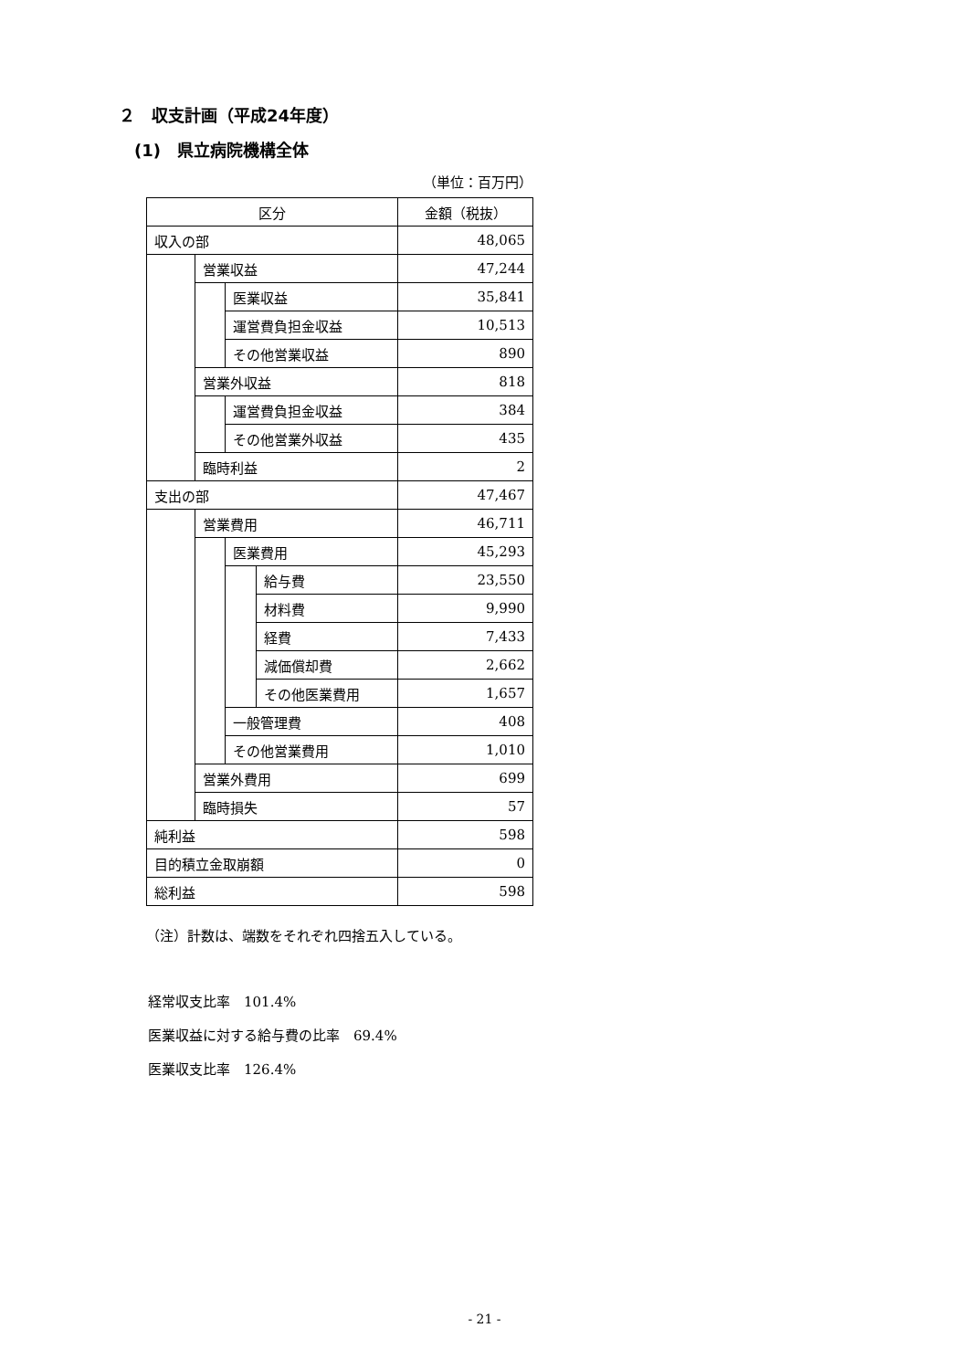２　収支計画（平成24年度）
(1)　県立病院機構全体
（単位：百万円）
| 区分 | | | | 金額（税抜） |
| --- | --- | --- | --- | --- |
| 収入の部 | | | | 48,065 |
| | 営業収益 | | | 47,244 |
| | | 医業収益 | | 35,841 |
| | | 運営費負担金収益 | | 10,513 |
| | | その他営業収益 | | 890 |
| | 営業外収益 | | | 818 |
| | | 運営費負担金収益 | | 384 |
| | | その他営業外収益 | | 435 |
| | 臨時利益 | | | 2 |
| 支出の部 | | | | 47,467 |
| | 営業費用 | | | 46,711 |
| | | 医業費用 | | 45,293 |
| | | | 給与費 | 23,550 |
| | | | 材料費 | 9,990 |
| | | | 経費 | 7,433 |
| | | | 減価償却費 | 2,662 |
| | | | その他医業費用 | 1,657 |
| | | 一般管理費 | | 408 |
| | | その他営業費用 | | 1,010 |
| | 営業外費用 | | | 699 |
| | 臨時損失 | | | 57 |
| 純利益 | | | | 598 |
| 目的積立金取崩額 | | | | 0 |
| 総利益 | | | | 598 |
（注）計数は、端数をそれぞれ四捨五入している。
経常収支比率　101.4%
医業収益に対する給与費の比率　69.4%
医業収支比率　126.4%
- 21 -